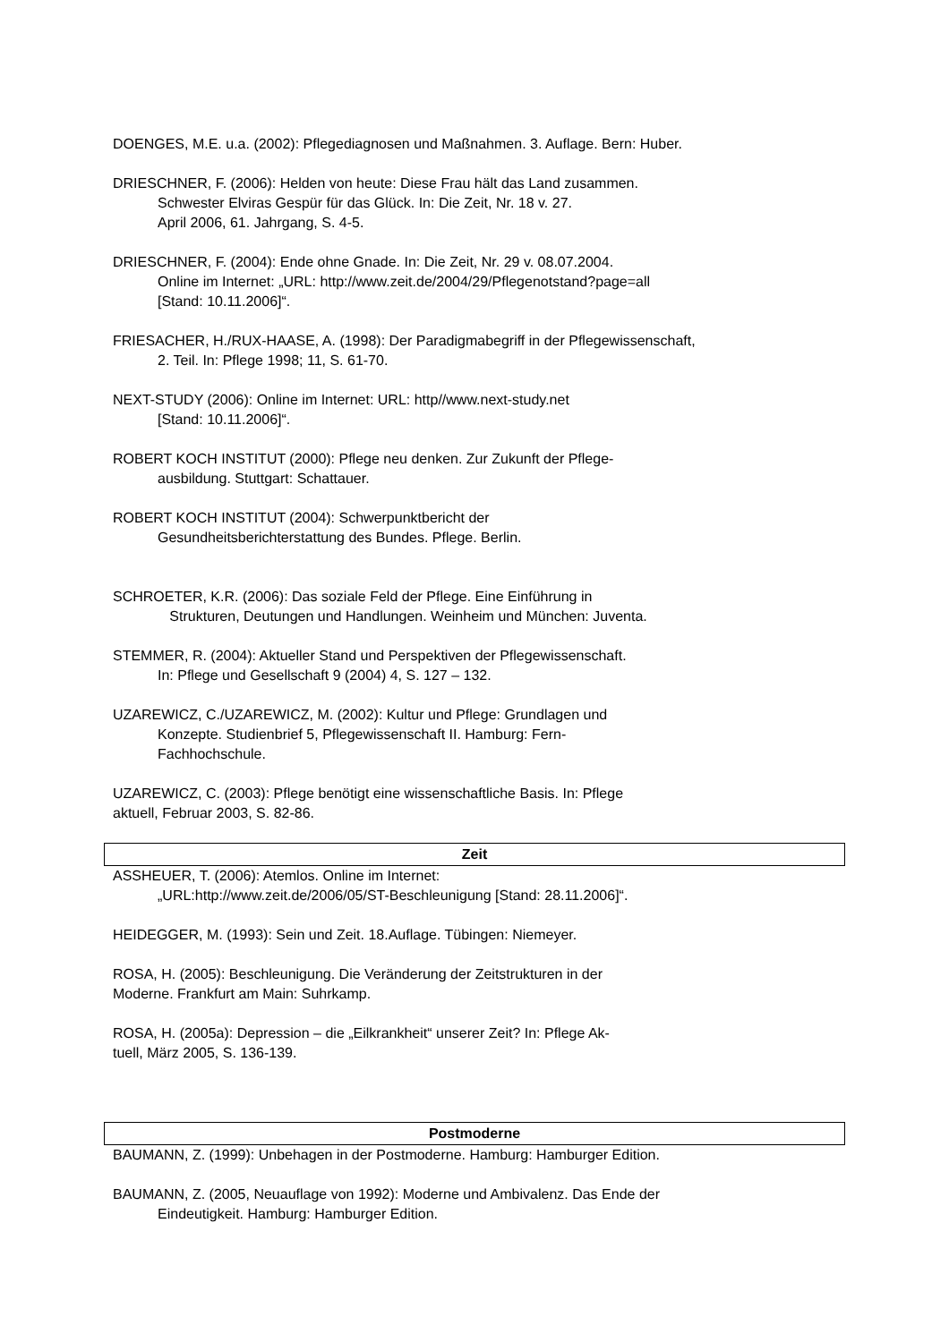DOENGES, M.E. u.a. (2002): Pflegediagnosen und Maßnahmen. 3. Auflage. Bern: Huber.
DRIESCHNER, F. (2006): Helden von heute: Diese Frau hält das Land zusammen.
Schwester Elviras Gespür für das Glück. In: Die Zeit, Nr. 18 v. 27.
April 2006, 61. Jahrgang, S. 4-5.
DRIESCHNER, F. (2004): Ende ohne Gnade. In: Die Zeit, Nr. 29 v. 08.07.2004.
Online im Internet: „URL: http://www.zeit.de/2004/29/Pflegenotstand?page=all
[Stand: 10.11.2006]“.
FRIESACHER, H./RUX-HAASE, A. (1998): Der Paradigmabegriff in der Pflegewissenschaft,
2. Teil. In: Pflege 1998; 11, S. 61-70.
NEXT-STUDY (2006): Online im Internet: URL: http//www.next-study.net
[Stand: 10.11.2006]“.
ROBERT KOCH INSTITUT (2000): Pflege neu denken. Zur Zukunft der Pflege-
ausbildung. Stuttgart: Schattauer.
ROBERT KOCH INSTITUT (2004): Schwerpunktbericht der
Gesundheitsberichterstattung des Bundes. Pflege. Berlin.
SCHROETER, K.R. (2006): Das soziale Feld der Pflege. Eine Einführung in
Strukturen, Deutungen und Handlungen. Weinheim und München: Juventa.
STEMMER, R. (2004): Aktueller Stand und Perspektiven der Pflegewissenschaft.
In: Pflege und Gesellschaft 9 (2004) 4, S. 127 – 132.
UZAREWICZ, C./UZAREWICZ, M. (2002): Kultur und Pflege: Grundlagen und
Konzepte. Studienbrief 5, Pflegewissenschaft II. Hamburg: Fern-
Fachhochschule.
UZAREWICZ, C. (2003): Pflege benötigt eine wissenschaftliche Basis. In: Pflege
aktuell, Februar 2003, S. 82-86.
Zeit
ASSHEUER, T. (2006): Atemlos. Online im Internet:
„URL:http://www.zeit.de/2006/05/ST-Beschleunigung [Stand: 28.11.2006]“.
HEIDEGGER, M. (1993): Sein und Zeit. 18.Auflage. Tübingen: Niemeyer.
ROSA, H. (2005): Beschleunigung. Die Veränderung der Zeitstrukturen in der
Moderne. Frankfurt am Main: Suhrkamp.
ROSA, H. (2005a): Depression – die „Eilkrankheit“ unserer Zeit? In: Pflege Ak-
tuell, März 2005, S. 136-139.
Postmoderne
BAUMANN, Z. (1999): Unbehagen in der Postmoderne. Hamburg: Hamburger Edition.
BAUMANN, Z. (2005, Neuauflage von 1992): Moderne und Ambivalenz. Das Ende der
Eindeutigkeit. Hamburg: Hamburger Edition.